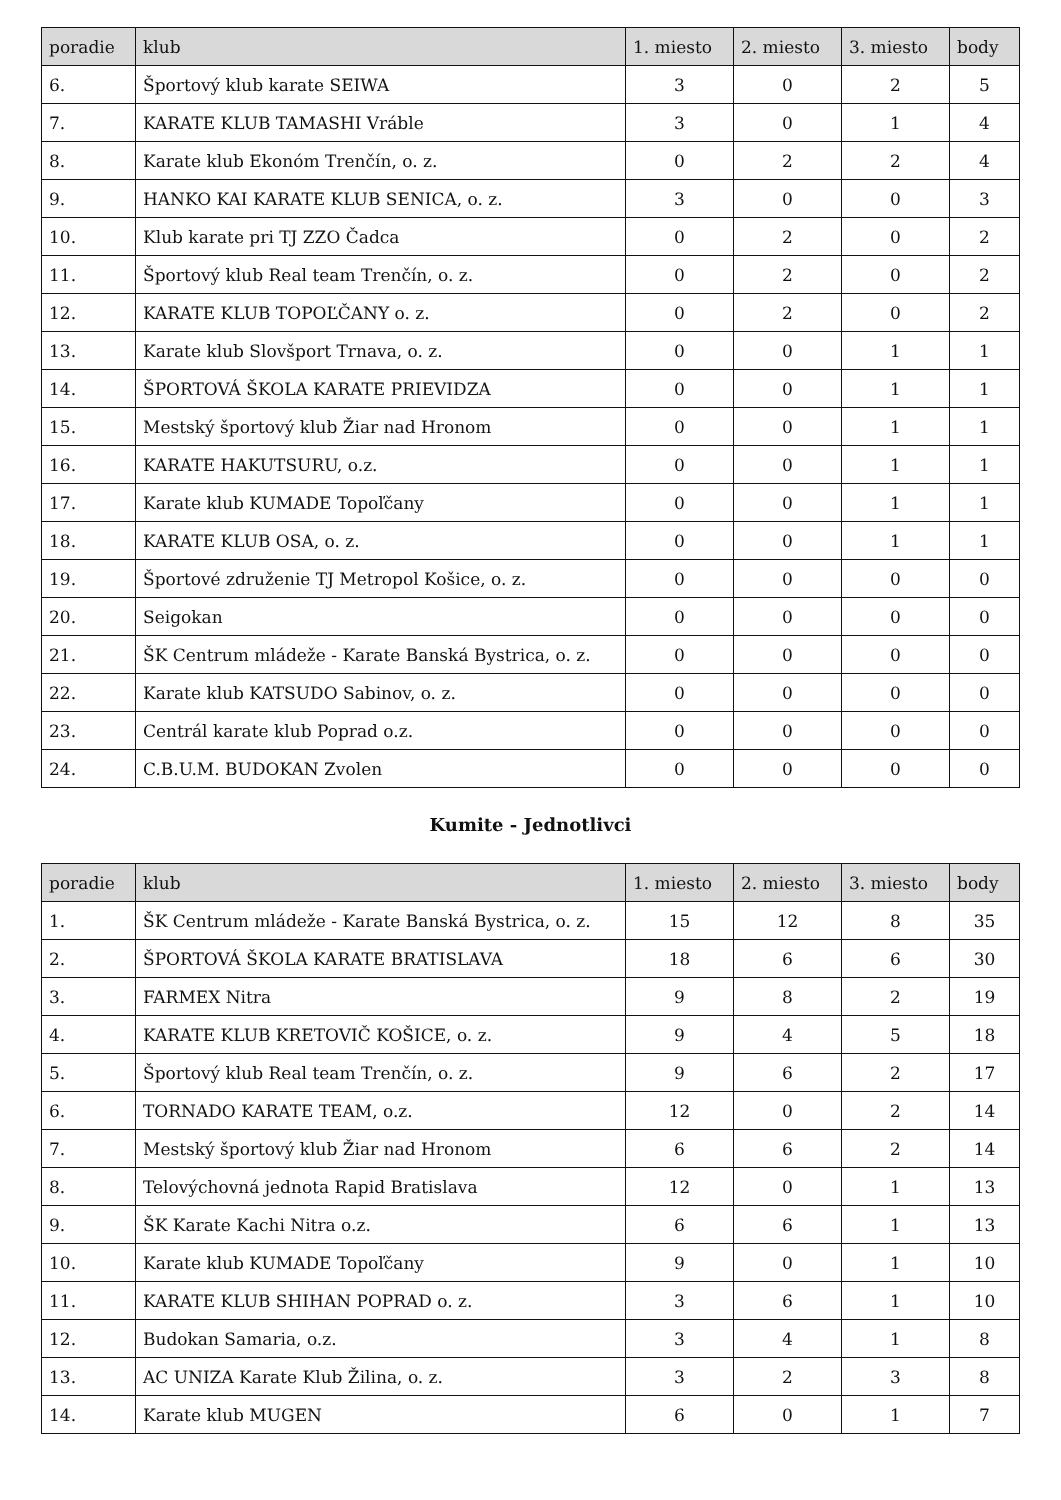| poradie | klub | 1. miesto | 2. miesto | 3. miesto | body |
| --- | --- | --- | --- | --- | --- |
| 6. | Športový klub karate SEIWA | 3 | 0 | 2 | 5 |
| 7. | KARATE KLUB TAMASHI Vráble | 3 | 0 | 1 | 4 |
| 8. | Karate klub Ekonóm Trenčín, o. z. | 0 | 2 | 2 | 4 |
| 9. | HANKO KAI KARATE KLUB SENICA, o. z. | 3 | 0 | 0 | 3 |
| 10. | Klub karate pri TJ ZZO Čadca | 0 | 2 | 0 | 2 |
| 11. | Športový klub Real team Trenčín, o. z. | 0 | 2 | 0 | 2 |
| 12. | KARATE KLUB TOPOĽČANY o. z. | 0 | 2 | 0 | 2 |
| 13. | Karate klub Slovšport Trnava, o. z. | 0 | 0 | 1 | 1 |
| 14. | ŠPORTOVÁ ŠKOLA KARATE PRIEVIDZA | 0 | 0 | 1 | 1 |
| 15. | Mestský športový klub Žiar nad Hronom | 0 | 0 | 1 | 1 |
| 16. | KARATE HAKUTSURU, o.z. | 0 | 0 | 1 | 1 |
| 17. | Karate klub KUMADE Topoľčany | 0 | 0 | 1 | 1 |
| 18. | KARATE KLUB OSA, o. z. | 0 | 0 | 1 | 1 |
| 19. | Športové združenie TJ Metropol Košice, o. z. | 0 | 0 | 0 | 0 |
| 20. | Seigokan | 0 | 0 | 0 | 0 |
| 21. | ŠK Centrum mládeže - Karate Banská Bystrica, o. z. | 0 | 0 | 0 | 0 |
| 22. | Karate klub KATSUDO Sabinov, o. z. | 0 | 0 | 0 | 0 |
| 23. | Centrál karate klub Poprad o.z. | 0 | 0 | 0 | 0 |
| 24. | C.B.U.M. BUDOKAN Zvolen | 0 | 0 | 0 | 0 |
Kumite - Jednotlivci
| poradie | klub | 1. miesto | 2. miesto | 3. miesto | body |
| --- | --- | --- | --- | --- | --- |
| 1. | ŠK Centrum mládeže - Karate Banská Bystrica, o. z. | 15 | 12 | 8 | 35 |
| 2. | ŠPORTOVÁ ŠKOLA KARATE BRATISLAVA | 18 | 6 | 6 | 30 |
| 3. | FARMEX Nitra | 9 | 8 | 2 | 19 |
| 4. | KARATE KLUB KRETOVIČ KOŠICE, o. z. | 9 | 4 | 5 | 18 |
| 5. | Športový klub Real team Trenčín, o. z. | 9 | 6 | 2 | 17 |
| 6. | TORNADO KARATE TEAM, o.z. | 12 | 0 | 2 | 14 |
| 7. | Mestský športový klub Žiar nad Hronom | 6 | 6 | 2 | 14 |
| 8. | Telovýchovná jednota Rapid Bratislava | 12 | 0 | 1 | 13 |
| 9. | ŠK Karate Kachi Nitra o.z. | 6 | 6 | 1 | 13 |
| 10. | Karate klub KUMADE Topoľčany | 9 | 0 | 1 | 10 |
| 11. | KARATE KLUB SHIHAN POPRAD o. z. | 3 | 6 | 1 | 10 |
| 12. | Budokan Samaria, o.z. | 3 | 4 | 1 | 8 |
| 13. | AC UNIZA Karate Klub Žilina, o. z. | 3 | 2 | 3 | 8 |
| 14. | Karate klub MUGEN | 6 | 0 | 1 | 7 |